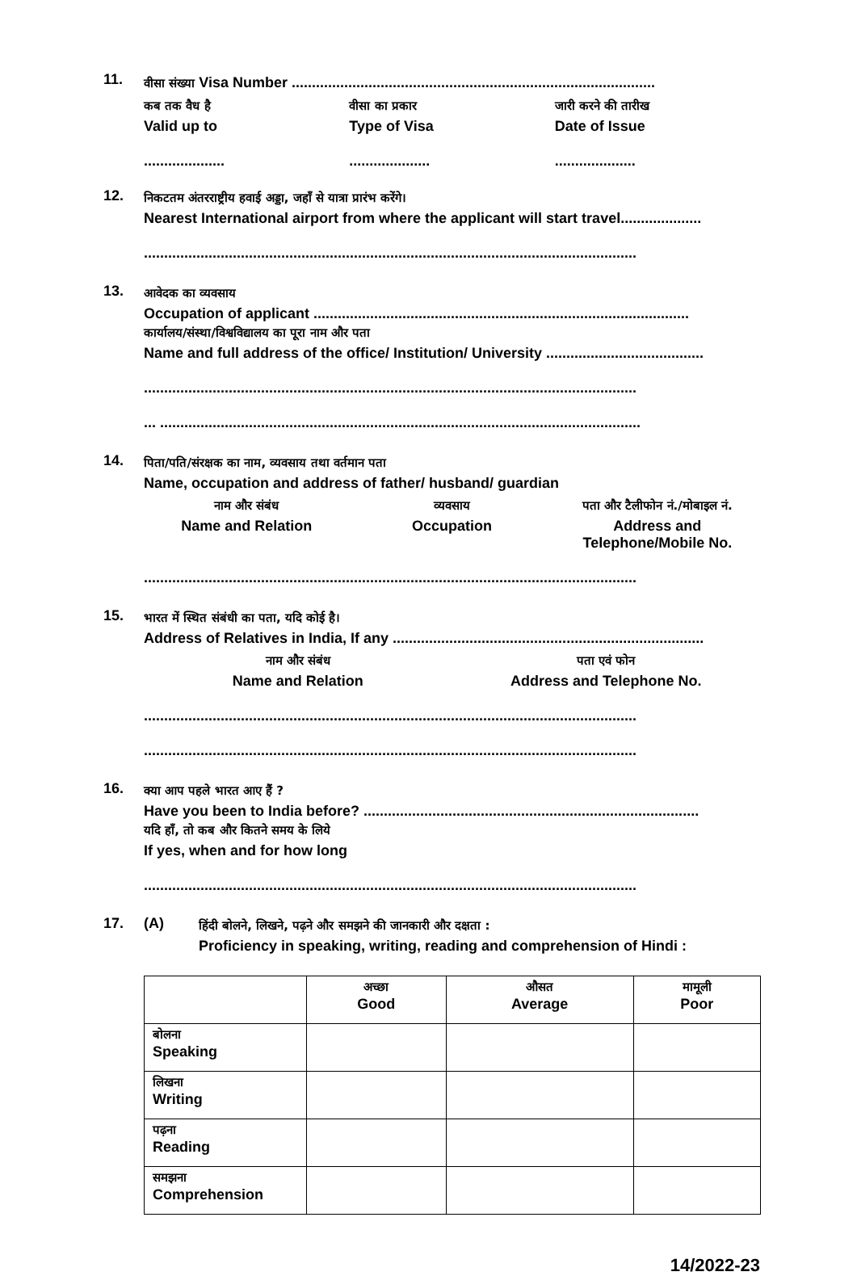11.
वीसा संख्या Visa Number ..........................................................................................
कब तक वैध है
Valid up to
वीसा का प्रकार
Type of Visa
जारी करने की तारीख
Date of Issue
.................... .................... ....................
12.
निकटतम अंतरराष्ट्रीय हवाई अड्डा, जहाँ से यात्रा प्रारंभ करेंगे।
Nearest International airport from where the applicant will start travel....................
..........................................................................................................................
13.
आवेदक का व्यवसाय
Occupation of applicant .............................................................................................
कार्यालय/संस्था/विश्वविद्यालय का पूरा नाम और पता
Name and full address of the office/ Institution/ University .......................................
..........................................................................................................................
... .......................................................................................................................
14.
पिता/पति/संरक्षक का नाम, व्यवसाय तथा वर्तमान पता
Name, occupation and address of father/ husband/ guardian
नाम और संबंध
Name and Relation
व्यवसाय
Occupation
पता और टैलीफोन नं./मोबाइल नं.
Address and Telephone/Mobile No.
..........................................................................................................................
15.
भारत में स्थित संबंधी का पता, यदि कोई है।
Address of Relatives in India, If any .............................................................................
नाम और संबंध
Name and Relation
पता एवं फोन
Address and Telephone No.
..........................................................................................................................
..........................................................................................................................
16.
क्या आप पहले भारत आए हैं ?
Have you been to India before? ...................................................................................
यदि हाँ, तो कब और कितने समय के लिये
If yes, when and for how long
..........................................................................................................................
17. (A)
हिंदी बोलने, लिखने, पढ़ने और समझने की जानकारी और दक्षता :
Proficiency in speaking, writing, reading and comprehension of Hindi :
| | अच्छा Good | औसत Average | मामूली Poor |
| --- | --- | --- | --- |
| बोलना Speaking | | | |
| लिखना Writing | | | |
| पढ़ना Reading | | | |
| समझना Comprehension | | | |
14/2022-23